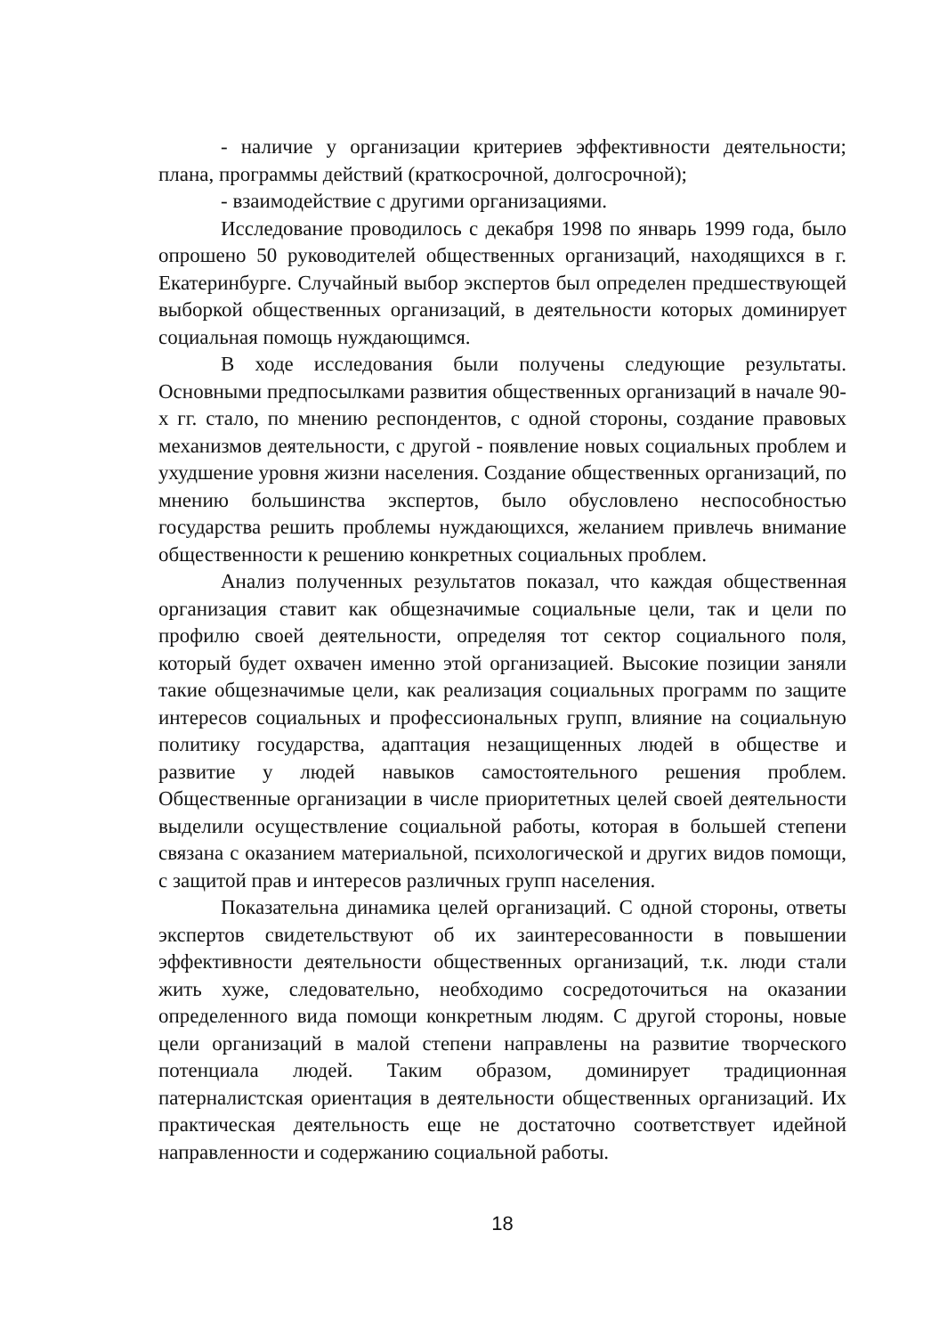- наличие у организации критериев эффективности деятельности; плана, программы действий (краткосрочной, долгосрочной);
- взаимодействие с другими организациями.
Исследование проводилось с декабря 1998 по январь 1999 года, было опрошено 50 руководителей общественных организаций, находящихся в г. Екатеринбурге. Случайный выбор экспертов был определен предшествующей выборкой общественных организаций, в деятельности которых доминирует социальная помощь нуждающимся.
В ходе исследования были получены следующие результаты. Основными предпосылками развития общественных организаций в начале 90-х гг. стало, по мнению респондентов, с одной стороны, создание правовых механизмов деятельности, с другой - появление новых социальных проблем и ухудшение уровня жизни населения. Создание общественных организаций, по мнению большинства экспертов, было обусловлено неспособностью государства решить проблемы нуждающихся, желанием привлечь внимание общественности к решению конкретных социальных проблем.
Анализ полученных результатов показал, что каждая общественная организация ставит как общезначимые социальные цели, так и цели по профилю своей деятельности, определяя тот сектор социального поля, который будет охвачен именно этой организацией. Высокие позиции заняли такие общезначимые цели, как реализация социальных программ по защите интересов социальных и профессиональных групп, влияние на социальную политику государства, адаптация незащищенных людей в обществе и развитие у людей навыков самостоятельного решения проблем. Общественные организации в числе приоритетных целей своей деятельности выделили осуществление социальной работы, которая в большей степени связана с оказанием материальной, психологической и других видов помощи, с защитой прав и интересов различных групп населения.
Показательна динамика целей организаций. С одной стороны, ответы экспертов свидетельствуют об их заинтересованности в повышении эффективности деятельности общественных организаций, т.к. люди стали жить хуже, следовательно, необходимо сосредоточиться на оказании определенного вида помощи конкретным людям. С другой стороны, новые цели организаций в малой степени направлены на развитие творческого потенциала людей. Таким образом, доминирует традиционная патерналистская ориентация в деятельности общественных организаций. Их практическая деятельность еще не достаточно соответствует идейной направленности и содержанию социальной работы.
18